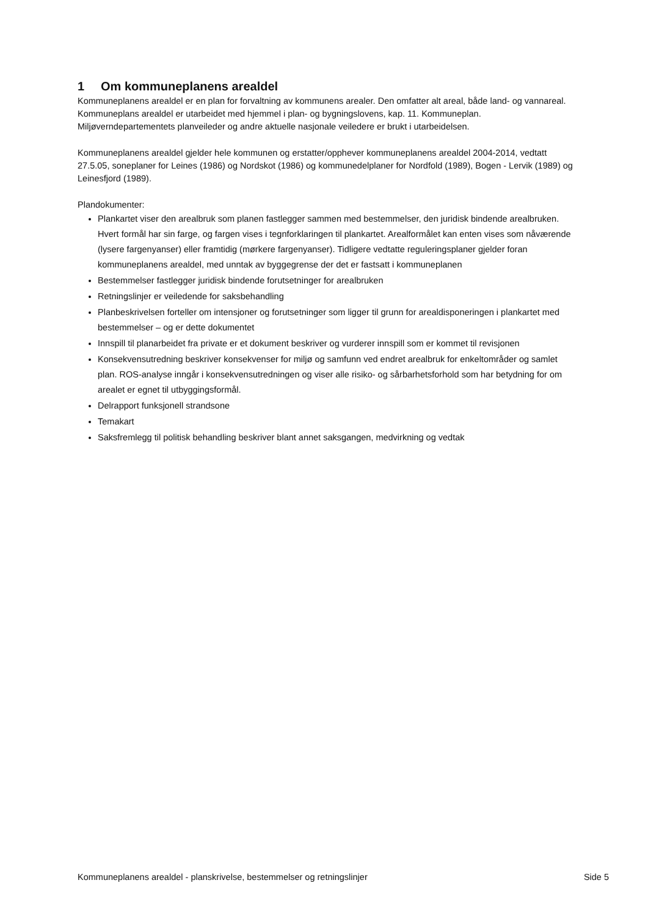1 Om kommuneplanens arealdel
Kommuneplanens arealdel er en plan for forvaltning av kommunens arealer. Den omfatter alt areal, både land- og vannareal. Kommuneplans arealdel er utarbeidet med hjemmel i plan- og bygningslovens, kap. 11. Kommuneplan. Miljøverndepartementets planveileder og andre aktuelle nasjonale veiledere er brukt i utarbeidelsen.
Kommuneplanens arealdel gjelder hele kommunen og erstatter/opphever kommuneplanens arealdel 2004-2014, vedtatt 27.5.05, soneplaner for Leines (1986) og Nordskot (1986) og kommunedelplaner for Nordfold (1989), Bogen - Lervik (1989) og Leinesfjord (1989).
Plandokumenter:
Plankartet viser den arealbruk som planen fastlegger sammen med bestemmelser, den juridisk bindende arealbruken. Hvert formål har sin farge, og fargen vises i tegnforklaringen til plankartet. Arealformålet kan enten vises som nåværende (lysere fargenyanser) eller framtidig (mørkere fargenyanser). Tidligere vedtatte reguleringsplaner gjelder foran kommuneplanens arealdel, med unntak av byggegrense der det er fastsatt i kommuneplanen
Bestemmelser fastlegger juridisk bindende forutsetninger for arealbruken
Retningslinjer er veiledende for saksbehandling
Planbeskrivelsen forteller om intensjoner og forutsetninger som ligger til grunn for arealdisponeringen i plankartet med bestemmelser – og er dette dokumentet
Innspill til planarbeidet fra private er et dokument beskriver og vurderer innspill som er kommet til revisjonen
Konsekvensutredning beskriver konsekvenser for miljø og samfunn ved endret arealbruk for enkeltområder og samlet plan. ROS-analyse inngår i konsekvensutredningen og viser alle risiko- og sårbarhetsforhold som har betydning for om arealet er egnet til utbyggingsformål.
Delrapport funksjonell strandsone
Temakart
Saksfremlegg til politisk behandling beskriver blant annet saksgangen, medvirkning og vedtak
Kommuneplanens arealdel - planskrivelse, bestemmelser og retningslinjer Side 5